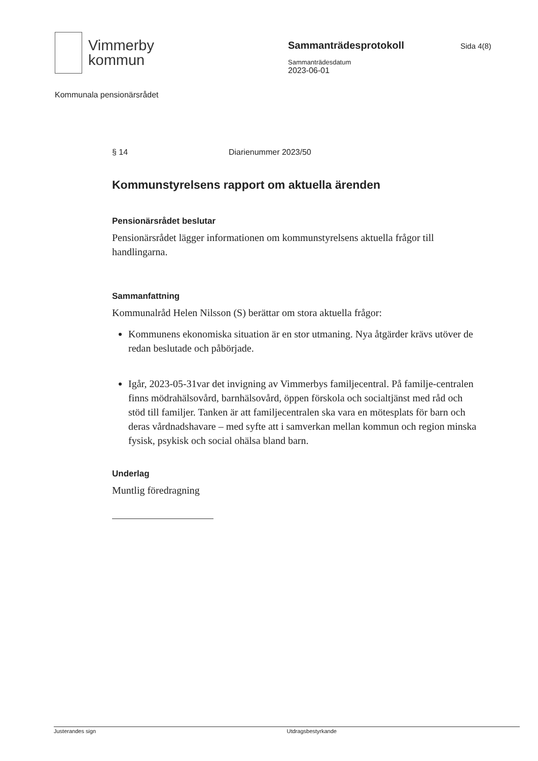Vimmerby
kommun
Sammanträdesprotokoll
Sammanträdesdatum
2023-06-01
Sida 4(8)
Kommunala pensionärsrådet
§ 14 Diarienummer 2023/50
Kommunstyrelsens rapport om aktuella ärenden
Pensionärsrådet beslutar
Pensionärsrådet lägger informationen om kommunstyrelsens aktuella frågor till handlingarna.
Sammanfattning
Kommunalråd Helen Nilsson (S) berättar om stora aktuella frågor:
Kommunens ekonomiska situation är en stor utmaning. Nya åtgärder krävs utöver de redan beslutade och påbörjade.
Igår, 2023-05-31var det invigning av Vimmerbys familjecentral. På familje-centralen finns mödrahälsovård, barnhälsovård, öppen förskola och socialtjänst med råd och stöd till familjer. Tanken är att familjecentralen ska vara en mötesplats för barn och deras vårdnadshavare – med syfte att i samverkan mellan kommun och region minska fysisk, psykisk och social ohälsa bland barn.
Underlag
Muntlig föredragning
Justerandes sign Utdragsbestyrkande